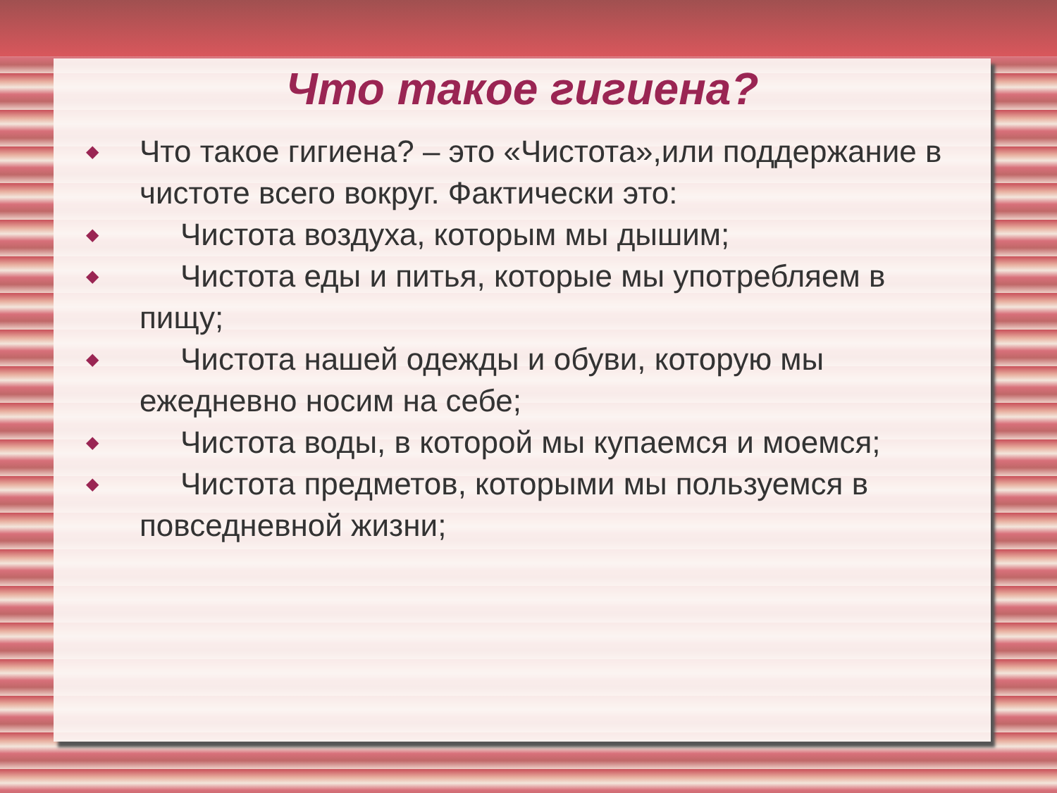Что такое гигиена?
◆ Что такое гигиена? – это «Чистота»,или поддержание в чистоте всего вокруг. Фактически это:
◆ Чистота воздуха, которым мы дышим;
◆ Чистота еды и питья, которые мы употребляем в пищу;
◆ Чистота нашей одежды и обуви, которую мы ежедневно носим на себе;
◆ Чистота воды, в которой мы купаемся и моемся;
◆ Чистота предметов, которыми мы пользуемся в повседневной жизни;